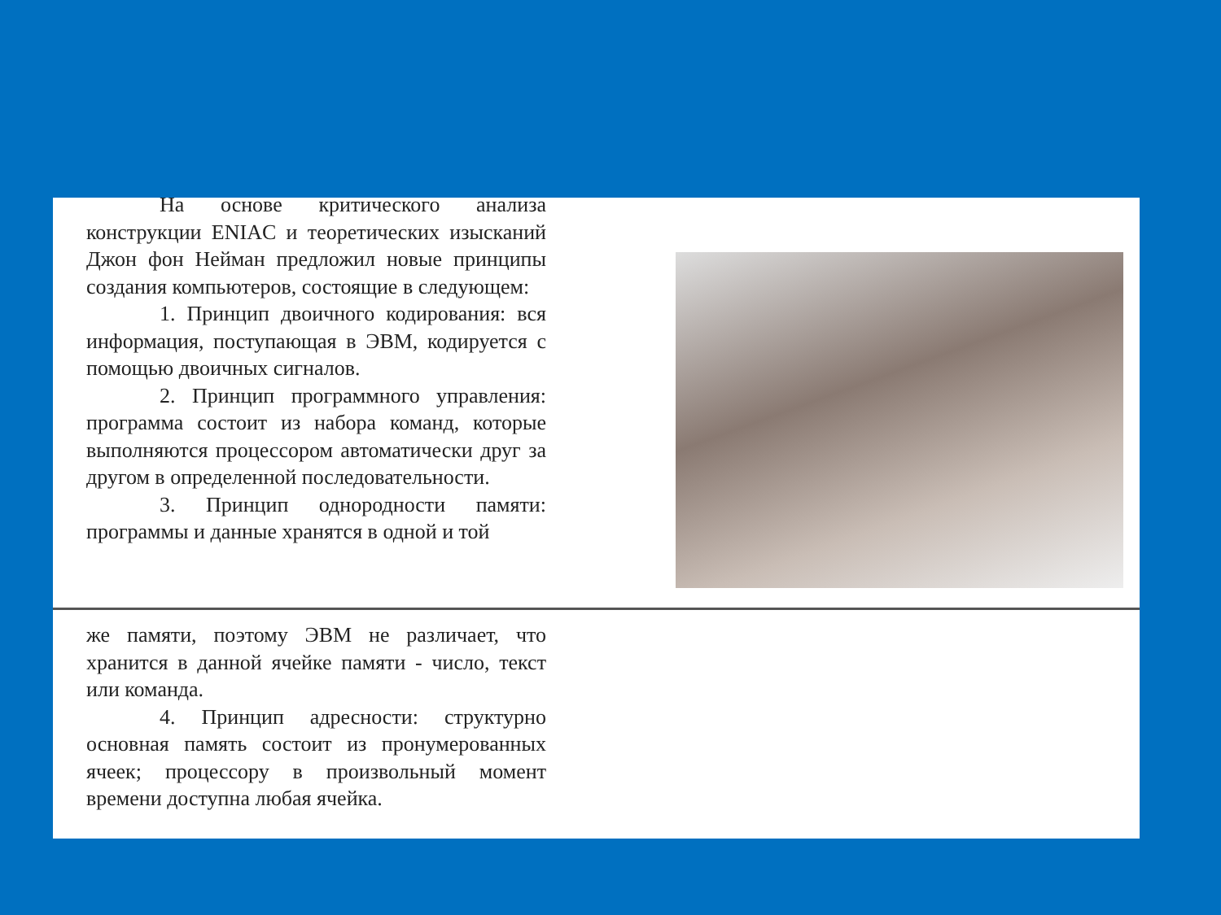На основе критического анализа конструкции ENIAC и теоретических изысканий Джон фон Нейман предложил новые принципы создания компьютеров, состоящие в следующем:
1. Принцип двоичного кодирования: вся информация, поступающая в ЭВМ, кодируется с помощью двоичных сигналов.
2. Принцип программного управления: программа состоит из набора команд, которые выполняются процессором автоматически друг за другом в определенной последовательности.
3. Принцип однородности памяти: программы и данные хранятся в одной и той
же памяти, поэтому ЭВМ не различает, что хранится в данной ячейке памяти - число, текст или команда.
4. Принцип адресности: структурно основная память состоит из пронумерованных ячеек; процессору в произвольный момент времени доступна любая ячейка.